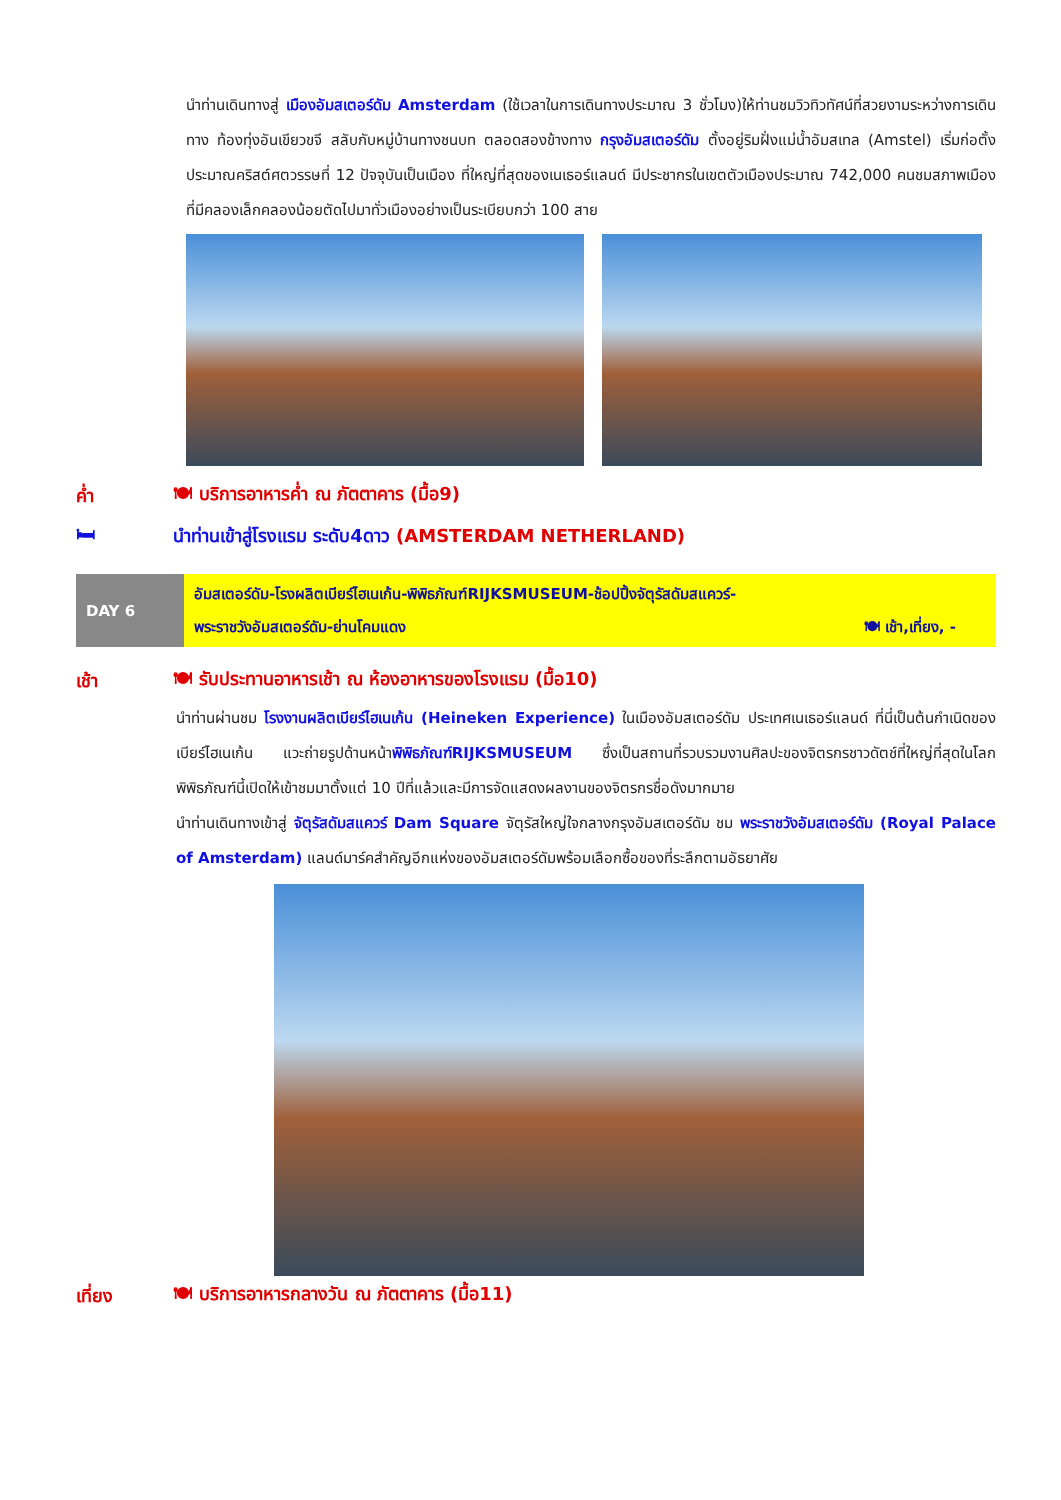นำท่านเดินทางสู่ เมืองอัมสเตอร์ดัม Amsterdam (ใช้เวลาในการเดินทางประมาณ 3 ชั่วโมง)ให้ท่านชมวิวทิวทัศน์ที่สวยงามระหว่างการเดินทาง ท้องทุ่งอันเขียวขจี สลับกับหมู่บ้านทางชนบท ตลอดสองข้างทาง กรุงอัมสเตอร์ดัม ตั้งอยู่ริมฝั่งแม่น้ำอัมสเทล (Amstel) เริ่มก่อตั้งประมาณคริสต์ศตวรรษที่ 12 ปัจจุบันเป็นเมือง ที่ใหญ่ที่สุดของเนเธอร์แลนด์ มีประชากรในเขตตัวเมืองประมาณ 742,000 คนชมสภาพเมืองที่มีคลองเล็กคลองน้อยตัดไปมาทั่วเมืองอย่างเป็นระเบียบกว่า 100 สาย
ค่ำ 🍽 บริการอาหารค่ำ ณ ภัตตาคาร (มื้อ9)
🛏 นำท่านเข้าสู่โรงแรม ระดับ4ดาว (AMSTERDAM NETHERLAND)
DAY 6
อัมสเตอร์ดัม-โรงผลิตเบียร์ไฮเนเก้น-พิพิธภัณฑ์RIJKSMUSEUM-ช้อปปิ้งจัตุรัสดัมสแควร์-
พระราชวังอัมสเตอร์ดัม-ย่านโคมแดง 🍽 เช้า,เที่ยง, -
เช้า 🍽 รับประทานอาหารเช้า ณ ห้องอาหารของโรงแรม (มื้อ10)
นำท่านผ่านชม โรงงานผลิตเบียร์ไฮเนเก้น (Heineken Experience) ในเมืองอัมสเตอร์ดัม ประเทศเนเธอร์แลนด์ ที่นี่เป็นต้นกำเนิดของเบียร์ไฮเนเก้น แวะถ่ายรูปด้านหน้าพิพิธภัณฑ์RIJKSMUSEUM ซึ่งเป็นสถานที่รวบรวมงานศิลปะของจิตรกรชาวดัตช์ที่ใหญ่ที่สุดในโลก พิพิธภัณฑ์นี้เปิดให้เข้าชมมาตั้งแต่ 10 ปีที่แล้วและมีการจัดแสดงผลงานของจิตรกรชื่อดังมากมาย
นำท่านเดินทางเข้าสู่ จัตุรัสดัมสแควร์ Dam Square จัตุรัสใหญ่ใจกลางกรุงอัมสเตอร์ดัม ชม พระราชวังอัมสเตอร์ดัม (Royal Palace of Amsterdam) แลนด์มาร์คสำคัญอีกแห่งของอัมสเตอร์ดัมพร้อมเลือกซื้อของที่ระลึกตามอัธยาศัย
เที่ยง 🍽 บริการอาหารกลางวัน ณ ภัตตาคาร (มื้อ11)